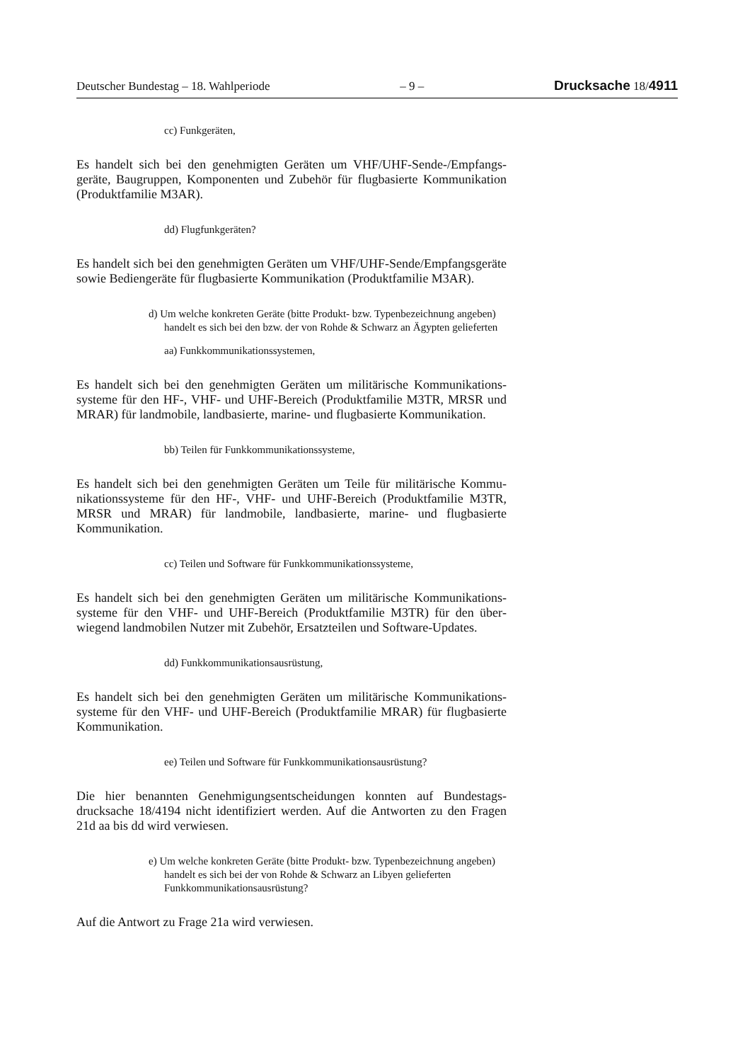Deutscher Bundestag – 18. Wahlperiode – 9 – Drucksache 18/4911
cc) Funkgeräten,
Es handelt sich bei den genehmigten Geräten um VHF/UHF-Sende-/Empfangs­geräte, Baugruppen, Komponenten und Zubehör für flugbasierte Kommunika­tion (Produktfamilie M3AR).
dd) Flugfunkgeräten?
Es handelt sich bei den genehmigten Geräten um VHF/UHF-Sende/Empfangs­geräte sowie Bediengeräte für flugbasierte Kommunikation (Produktfamilie M3AR).
d) Um welche konkreten Geräte (bitte Produkt- bzw. Typenbezeichnung angeben) handelt es sich bei den bzw. der von Rohde & Schwarz an Ägypten gelieferten
aa) Funkkommunikationssystemen,
Es handelt sich bei den genehmigten Geräten um militärische Kommunikations­systeme für den HF-, VHF- und UHF-Bereich (Produktfamilie M3TR, MRSR und MRAR) für landmobile, landbasierte, marine- und flugbasierte Kommuni­kation.
bb) Teilen für Funkkommunikationssysteme,
Es handelt sich bei den genehmigten Geräten um Teile für militärische Kommu­nikationssysteme für den HF-, VHF- und UHF-Bereich (Produktfamilie M3TR, MRSR und MRAR) für landmobile, landbasierte, marine- und flugbasierte Kommunikation.
cc) Teilen und Software für Funkkommunikationssysteme,
Es handelt sich bei den genehmigten Geräten um militärische Kommunikations­systeme für den VHF- und UHF-Bereich (Produktfamilie M3TR) für den über­wiegend landmobilen Nutzer mit Zubehör, Ersatzteilen und Software-Updates.
dd) Funkkommunikationsausrüstung,
Es handelt sich bei den genehmigten Geräten um militärische Kommunikations­systeme für den VHF- und UHF-Bereich (Produktfamilie MRAR) für flug­basierte Kommunikation.
ee) Teilen und Software für Funkkommunikationsausrüstung?
Die hier benannten Genehmigungsentscheidungen konnten auf Bundestags­drucksache 18/4194 nicht identifiziert werden. Auf die Antworten zu den Fragen 21d aa bis dd wird verwiesen.
e) Um welche konkreten Geräte (bitte Produkt- bzw. Typenbezeichnung angeben) handelt es sich bei der von Rohde & Schwarz an Libyen ge­lieferten Funkkommunikationsausrüstung?
Auf die Antwort zu Frage 21a wird verwiesen.